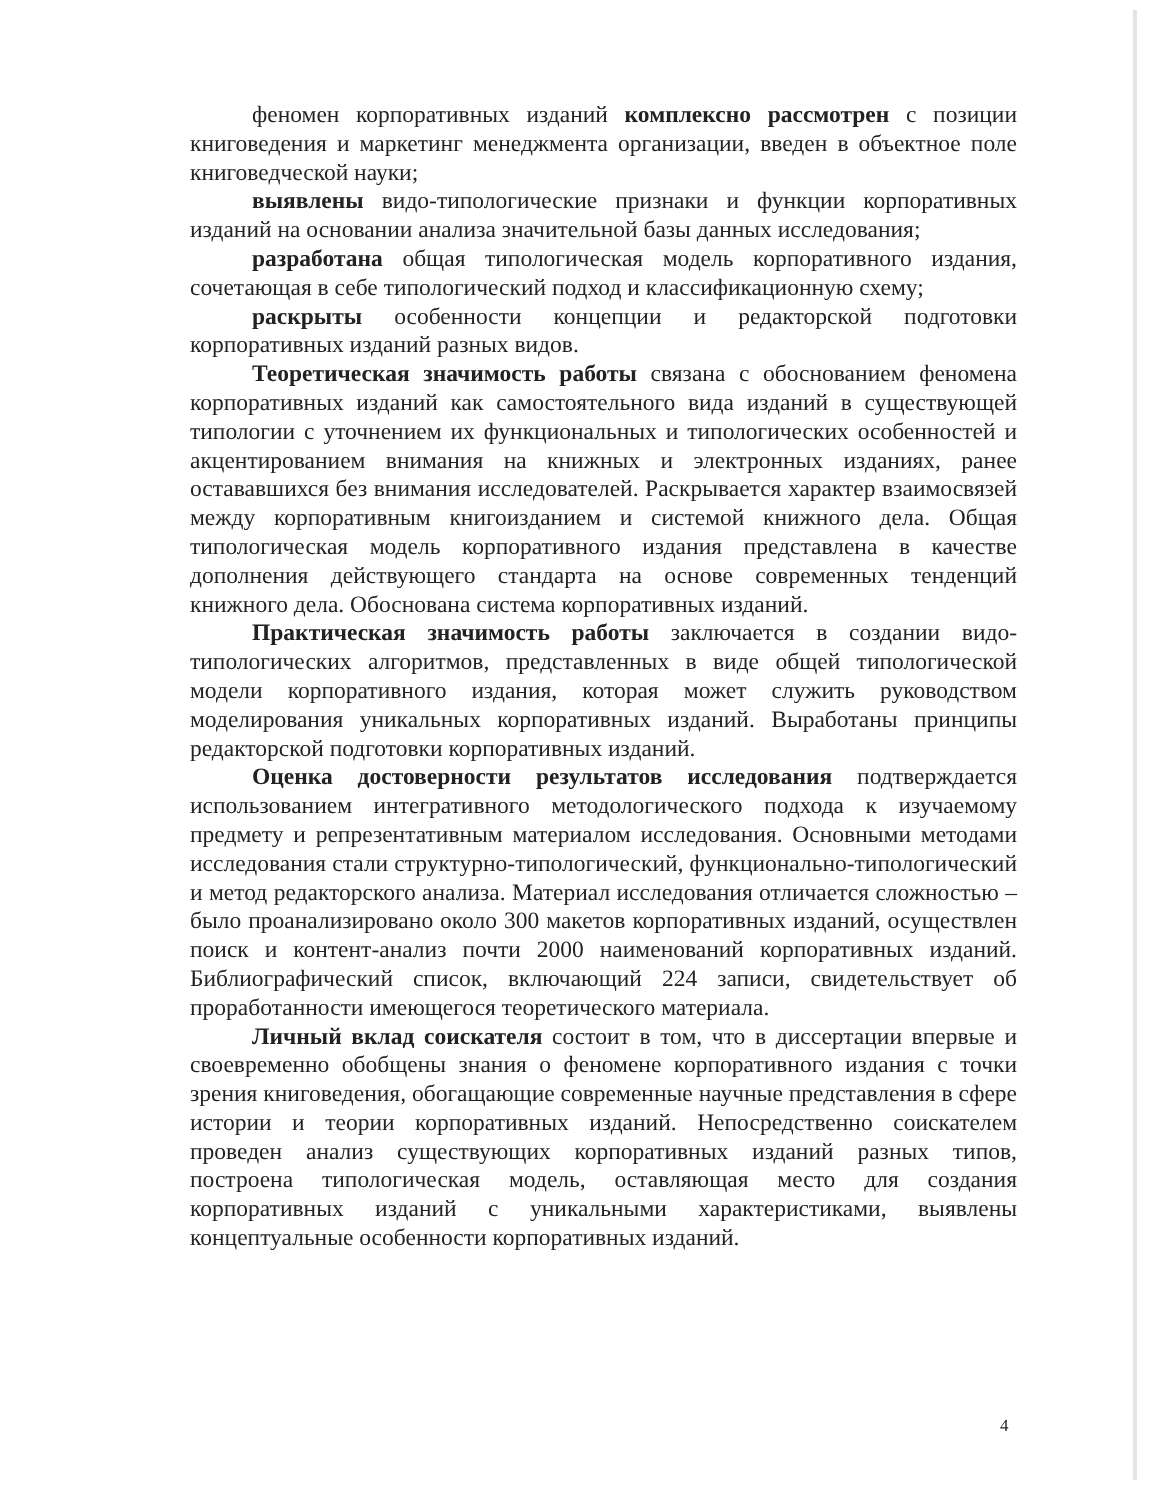феномен корпоративных изданий комплексно рассмотрен с позиции книговедения и маркетинг менеджмента организации, введен в объектное поле книговедческой науки;
выявлены видо-типологические признаки и функции корпоративных изданий на основании анализа значительной базы данных исследования;
разработана общая типологическая модель корпоративного издания, сочетающая в себе типологический подход и классификационную схему;
раскрыты особенности концепции и редакторской подготовки корпоративных изданий разных видов.
Теоретическая значимость работы связана с обоснованием феномена корпоративных изданий как самостоятельного вида изданий в существующей типологии с уточнением их функциональных и типологических особенностей и акцентированием внимания на книжных и электронных изданиях, ранее остававшихся без внимания исследователей. Раскрывается характер взаимосвязей между корпоративным книгоизданием и системой книжного дела. Общая типологическая модель корпоративного издания представлена в качестве дополнения действующего стандарта на основе современных тенденций книжного дела. Обоснована система корпоративных изданий.
Практическая значимость работы заключается в создании видо-типологических алгоритмов, представленных в виде общей типологической модели корпоративного издания, которая может служить руководством моделирования уникальных корпоративных изданий. Выработаны принципы редакторской подготовки корпоративных изданий.
Оценка достоверности результатов исследования подтверждается использованием интегративного методологического подхода к изучаемому предмету и репрезентативным материалом исследования. Основными методами исследования стали структурно-типологический, функционально-типологический и метод редакторского анализа. Материал исследования отличается сложностью – было проанализировано около 300 макетов корпоративных изданий, осуществлен поиск и контент-анализ почти 2000 наименований корпоративных изданий. Библиографический список, включающий 224 записи, свидетельствует об проработанности имеющегося теоретического материала.
Личный вклад соискателя состоит в том, что в диссертации впервые и своевременно обобщены знания о феномене корпоративного издания с точки зрения книговедения, обогащающие современные научные представления в сфере истории и теории корпоративных изданий. Непосредственно соискателем проведен анализ существующих корпоративных изданий разных типов, построена типологическая модель, оставляющая место для создания корпоративных изданий с уникальными характеристиками, выявлены концептуальные особенности корпоративных изданий.
4